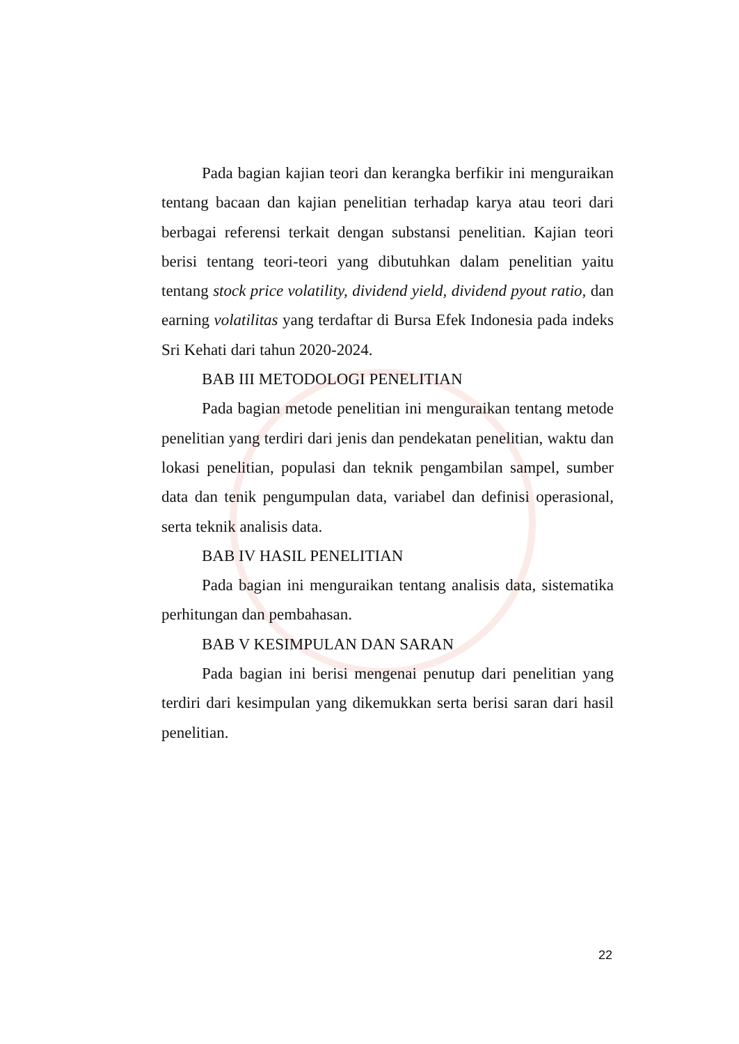Pada bagian kajian teori dan kerangka berfikir ini menguraikan tentang bacaan dan kajian penelitian terhadap karya atau teori dari berbagai referensi terkait dengan substansi penelitian. Kajian teori berisi tentang teori-teori yang dibutuhkan dalam penelitian yaitu tentang stock price volatility, dividend yield, dividend pyout ratio, dan earning volatilitas yang terdaftar di Bursa Efek Indonesia pada indeks Sri Kehati dari tahun 2020-2024.
BAB III METODOLOGI PENELITIAN
Pada bagian metode penelitian ini menguraikan tentang metode penelitian yang terdiri dari jenis dan pendekatan penelitian, waktu dan lokasi penelitian, populasi dan teknik pengambilan sampel, sumber data dan tenik pengumpulan data, variabel dan definisi operasional, serta teknik analisis data.
BAB IV HASIL PENELITIAN
Pada bagian ini menguraikan tentang analisis data, sistematika perhitungan dan pembahasan.
BAB V KESIMPULAN DAN SARAN
Pada bagian ini berisi mengenai penutup dari penelitian yang terdiri dari kesimpulan yang dikemukkan serta berisi saran dari hasil penelitian.
22